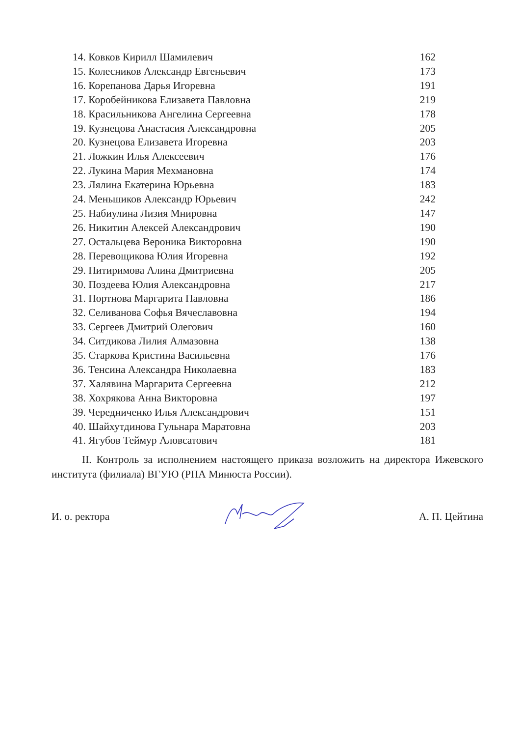| 14. Ковков Кирилл Шамилевич | 162 |
| 15. Колесников Александр Евгеньевич | 173 |
| 16. Корепанова Дарья Игоревна | 191 |
| 17. Коробейникова Елизавета Павловна | 219 |
| 18. Красильникова Ангелина Сергеевна | 178 |
| 19. Кузнецова Анастасия Александровна | 205 |
| 20. Кузнецова Елизавета Игоревна | 203 |
| 21. Ложкин Илья Алексеевич | 176 |
| 22. Лукина Мария Мехмановна | 174 |
| 23. Лялина Екатерина Юрьевна | 183 |
| 24. Меньшиков Александр Юрьевич | 242 |
| 25. Набиулина Лизия Мнировна | 147 |
| 26. Никитин Алексей Александрович | 190 |
| 27. Остальцева Вероника Викторовна | 190 |
| 28. Перевощикова Юлия Игоревна | 192 |
| 29. Питиримова Алина Дмитриевна | 205 |
| 30. Поздеева Юлия Александровна | 217 |
| 31. Портнова Маргарита Павловна | 186 |
| 32. Селиванова Софья Вячеславовна | 194 |
| 33. Сергеев Дмитрий Олегович | 160 |
| 34. Ситдикова Лилия Алмазовна | 138 |
| 35. Старкова Кристина Васильевна | 176 |
| 36. Тенсина Александра Николаевна | 183 |
| 37. Халявина Маргарита Сергеевна | 212 |
| 38. Хохрякова Анна Викторовна | 197 |
| 39. Чередниченко Илья Александрович | 151 |
| 40. Шайхутдинова Гульнара Маратовна | 203 |
| 41. Ягубов Теймур Аловсатович | 181 |
II. Контроль за исполнением настоящего приказа возложить на директора Ижевского института (филиала) ВГУЮ (РПА Минюста России).
И. о. ректора А. П. Цейтина